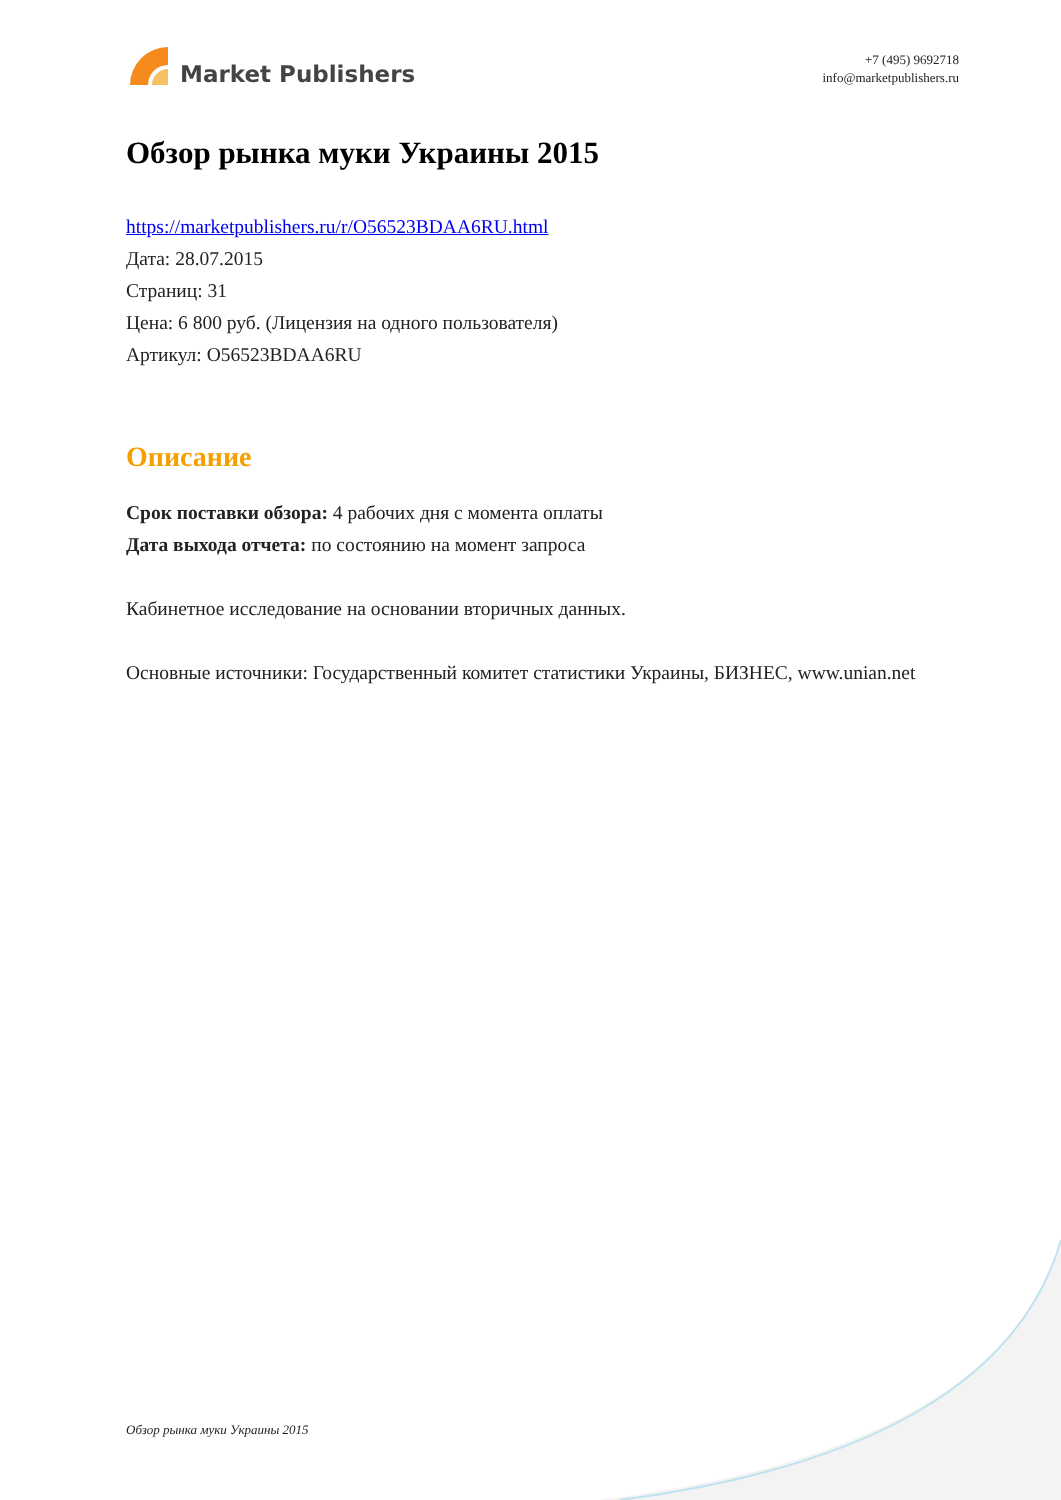Market Publishers
+7 (495) 9692718
info@marketpublishers.ru
Обзор рынка муки Украины 2015
https://marketpublishers.ru/r/O56523BDAA6RU.html
Дата: 28.07.2015
Страниц: 31
Цена: 6 800 руб. (Лицензия на одного пользователя)
Артикул: O56523BDAA6RU
Описание
Срок поставки обзора: 4 рабочих дня с момента оплаты
Дата выхода отчета: по состоянию на момент запроса
Кабинетное исследование на основании вторичных данных.
Основные источники: Государственный комитет статистики Украины, БИЗНЕС, www.unian.net
Обзор рынка муки Украины 2015